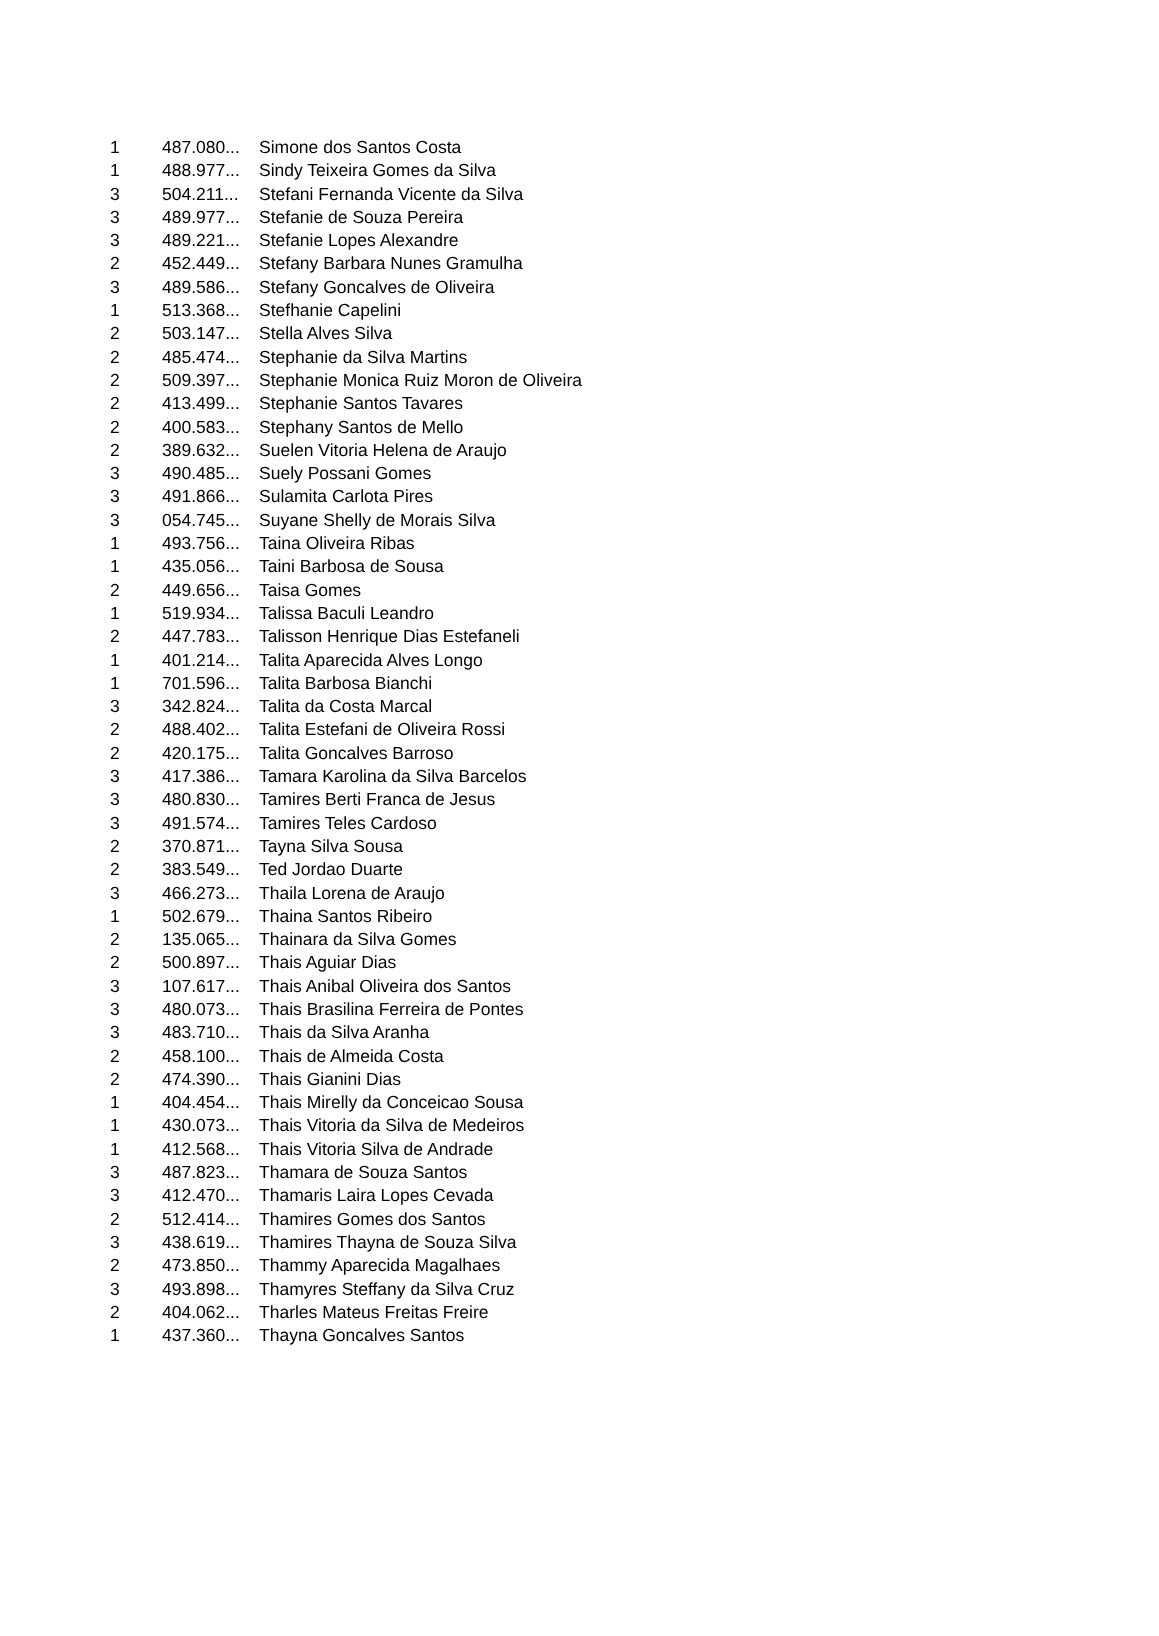| 1 | 487.080... | Simone dos Santos Costa |
| 1 | 488.977... | Sindy Teixeira Gomes da Silva |
| 3 | 504.211... | Stefani Fernanda Vicente da Silva |
| 3 | 489.977... | Stefanie de Souza Pereira |
| 3 | 489.221... | Stefanie Lopes Alexandre |
| 2 | 452.449... | Stefany Barbara Nunes Gramulha |
| 3 | 489.586... | Stefany Goncalves de Oliveira |
| 1 | 513.368... | Stefhanie Capelini |
| 2 | 503.147... | Stella Alves Silva |
| 2 | 485.474... | Stephanie da Silva Martins |
| 2 | 509.397... | Stephanie Monica Ruiz Moron de Oliveira |
| 2 | 413.499... | Stephanie Santos Tavares |
| 2 | 400.583... | Stephany Santos de Mello |
| 2 | 389.632... | Suelen Vitoria Helena de Araujo |
| 3 | 490.485... | Suely Possani Gomes |
| 3 | 491.866... | Sulamita Carlota Pires |
| 3 | 054.745... | Suyane Shelly de Morais Silva |
| 1 | 493.756... | Taina Oliveira Ribas |
| 1 | 435.056... | Taini Barbosa de Sousa |
| 2 | 449.656... | Taisa Gomes |
| 1 | 519.934... | Talissa Baculi Leandro |
| 2 | 447.783... | Talisson Henrique Dias Estefaneli |
| 1 | 401.214... | Talita Aparecida Alves Longo |
| 1 | 701.596... | Talita Barbosa Bianchi |
| 3 | 342.824... | Talita da Costa Marcal |
| 2 | 488.402... | Talita Estefani de Oliveira Rossi |
| 2 | 420.175... | Talita Goncalves Barroso |
| 3 | 417.386... | Tamara Karolina da Silva Barcelos |
| 3 | 480.830... | Tamires Berti Franca de Jesus |
| 3 | 491.574... | Tamires Teles Cardoso |
| 2 | 370.871... | Tayna Silva Sousa |
| 2 | 383.549... | Ted Jordao Duarte |
| 3 | 466.273... | Thaila Lorena de Araujo |
| 1 | 502.679... | Thaina Santos Ribeiro |
| 2 | 135.065... | Thainara da Silva Gomes |
| 2 | 500.897... | Thais Aguiar Dias |
| 3 | 107.617... | Thais Anibal Oliveira dos Santos |
| 3 | 480.073... | Thais Brasilina Ferreira de Pontes |
| 3 | 483.710... | Thais da Silva Aranha |
| 2 | 458.100... | Thais de Almeida Costa |
| 2 | 474.390... | Thais Gianini Dias |
| 1 | 404.454... | Thais Mirelly da Conceicao Sousa |
| 1 | 430.073... | Thais Vitoria da Silva de Medeiros |
| 1 | 412.568... | Thais Vitoria Silva de Andrade |
| 3 | 487.823... | Thamara de Souza Santos |
| 3 | 412.470... | Thamaris Laira Lopes Cevada |
| 2 | 512.414... | Thamires Gomes dos Santos |
| 3 | 438.619... | Thamires Thayna de Souza Silva |
| 2 | 473.850... | Thammy Aparecida Magalhaes |
| 3 | 493.898... | Thamyres Steffany da Silva Cruz |
| 2 | 404.062... | Tharles Mateus Freitas Freire |
| 1 | 437.360... | Thayna Goncalves Santos |